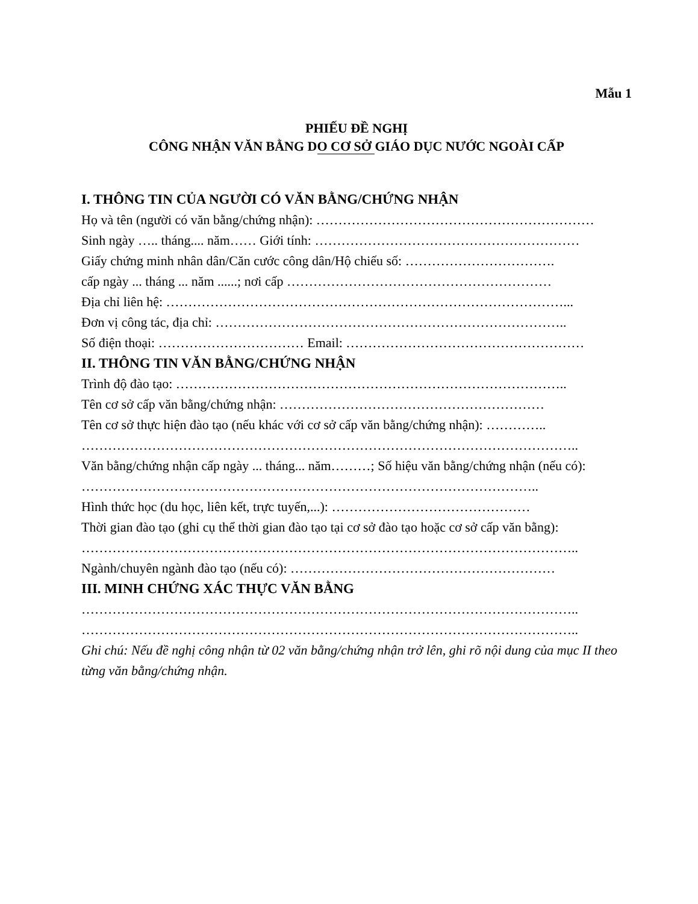Mẫu 1
PHIẾU ĐỀ NGHỊ
CÔNG NHẬN VĂN BẰNG DO CƠ SỞ GIÁO DỤC NƯỚC NGOÀI CẤP
I. THÔNG TIN CỦA NGƯỜI CÓ VĂN BẰNG/CHỨNG NHẬN
Họ và tên (người có văn bằng/chứng nhận): ………………………………………………………
Sinh ngày ….. tháng.... năm…… Giới tính: ……………………………………………………
Giấy chứng minh nhân dân/Căn cước công dân/Hộ chiếu số: …………………………….
cấp ngày ... tháng ... năm ......; nơi cấp ……………………………………………………
Địa chỉ liên hệ: ………………………………………………………………………………...
Đơn vị công tác, địa chỉ: ……………………………………………………………………..
Số điện thoại: …………………………… Email: ………………………………………………
II. THÔNG TIN VĂN BẰNG/CHỨNG NHẬN
Trình độ đào tạo: ……………………………………………………………………………..
Tên cơ sở cấp văn bằng/chứng nhận: ……………………………………………………
Tên cơ sở thực hiện đào tạo (nếu khác với cơ sở cấp văn bằng/chứng nhận): …………..
…………………………………………………………………………………………………..
Văn bằng/chứng nhận cấp ngày ... tháng... năm………; Số hiệu văn bằng/chứng nhận (nếu có): …………………………………………………………………………………………..
Hình thức học (du học, liên kết, trực tuyến,...): ………………………………………
Thời gian đào tạo (ghi cụ thể thời gian đào tạo tại cơ sở đào tạo hoặc cơ sở cấp văn bằng): …………………………………………………………………………………………………..
Ngành/chuyên ngành đào tạo (nếu có): ……………………………………………………
III. MINH CHỨNG XÁC THỰC VĂN BẰNG
…………………………………………………………………………………………………..
…………………………………………………………………………………………………..
Ghi chú: Nếu đề nghị công nhận từ 02 văn bằng/chứng nhận trở lên, ghi rõ nội dung của mục II theo từng văn bằng/chứng nhận.